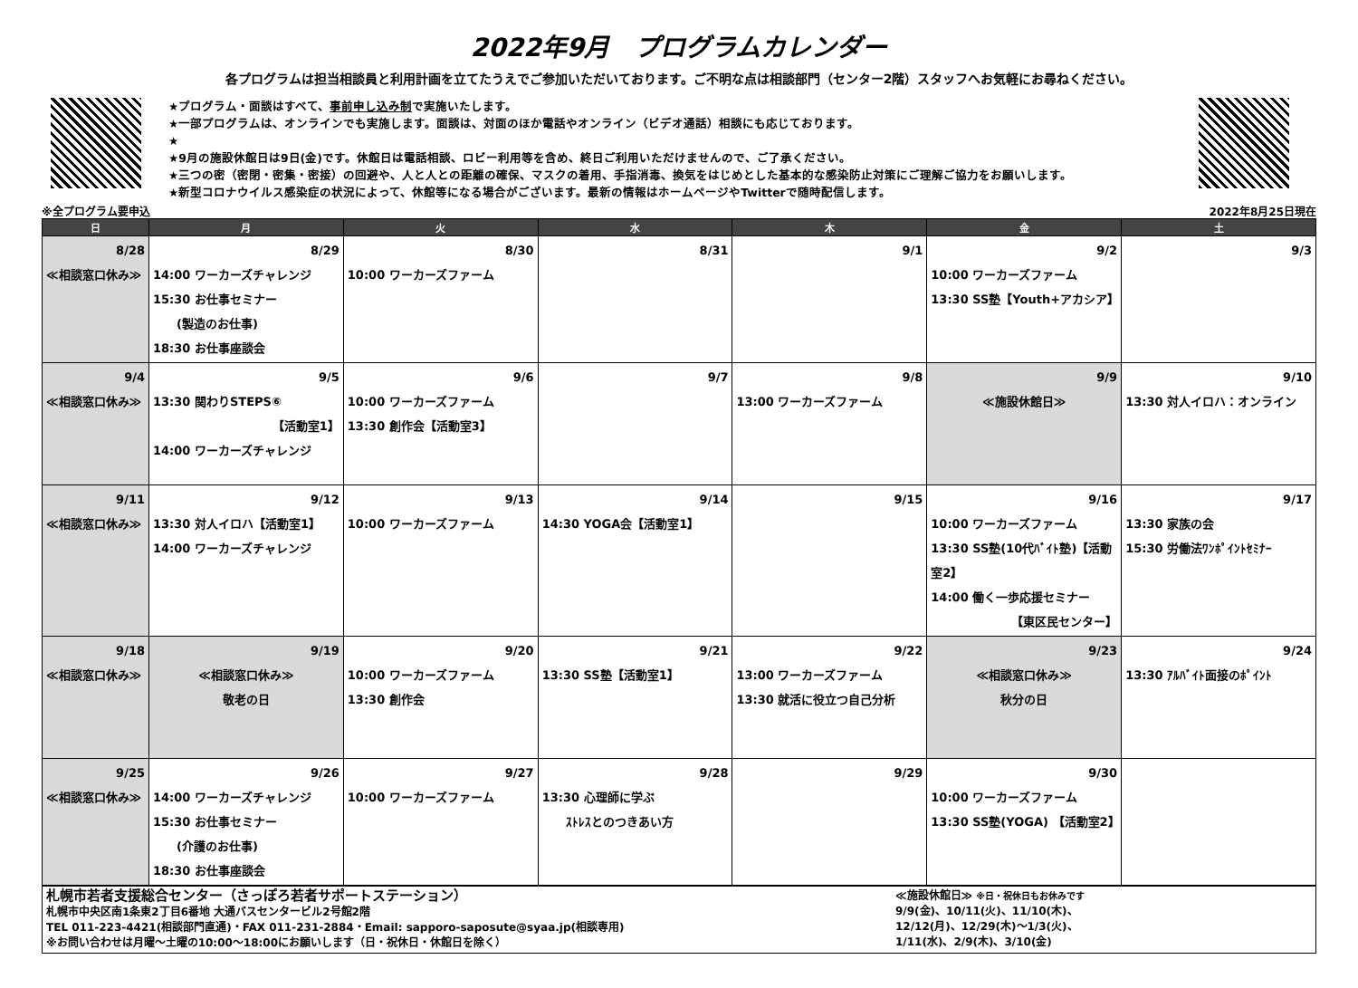2022年9月　プログラムカレンダー
各プログラムは担当相談員と利用計画を立てたうえでご参加いただいております。ご不明な点は相談部門（センター2階）スタッフへお気軽にお尋ねください。
★プログラム・面談はすべて、事前申し込み制で実施いたします。
★一部プログラムは、オンラインでも実施します。面談は、対面のほか電話やオンライン（ビデオ通話）相談にも応じております。
★
★9月の施設休館日は9日(金)です。休館日は電話相談、ロビー利用等を含め、終日ご利用いただけませんので、ご了承ください。
★三つの密（密閉・密集・密接）の回避や、人と人との距離の確保、マスクの着用、手指消毒、換気をはじめとした基本的な感染防止対策にご理解ご協力をお願いします。
★新型コロナウイルス感染症の状況によって、休館等になる場合がございます。最新の情報はホームページやTwitterで随時配信します。
※全プログラム要申込 2022年8月25日現在
| 日 | 月 | 火 | 水 | 木 | 金 | 土 |
| --- | --- | --- | --- | --- | --- | --- |
| 8/28 ≪相談窓口休み≫ | 8/29 14:00 ワーカーズチャレンジ 15:30 お仕事セミナー (製造のお仕事) 18:30 お仕事座談会 | 8/30 10:00 ワーカーズファーム | 8/31 | 9/1 | 9/2 10:00 ワーカーズファーム 13:30 SS塾【Youth+アカシア】 | 9/3 |
| 9/4 ≪相談窓口休み≫ | 9/5 13:30 関わりSTEPS⑥ 【活動室1】 14:00 ワーカーズチャレンジ | 9/6 10:00 ワーカーズファーム 13:30 創作会【活動室3】 | 9/7 | 9/8 13:00 ワーカーズファーム | 9/9 ≪施設休館日≫ | 9/10 13:30 対人イロハ：オンライン |
| 9/11 ≪相談窓口休み≫ | 9/12 13:30 対人イロハ【活動室1】 14:00 ワーカーズチャレンジ | 9/13 10:00 ワーカーズファーム | 9/14 14:30 YOGA会【活動室1】 | 9/15 | 9/16 10:00 ワーカーズファーム 13:30 SS塾(10代ﾊﾞｲﾄ塾)【活動室2】 14:00 働く一歩応援セミナー 【東区民センター】 | 9/17 13:30 家族の会 15:30 労働法ﾜﾝﾎﾟｲﾝﾄｾﾐﾅｰ |
| 9/18 ≪相談窓口休み≫ | 9/19 ≪相談窓口休み≫ 敬老の日 | 9/20 10:00 ワーカーズファーム 13:30 創作会 | 9/21 13:30 SS塾【活動室1】 | 9/22 13:00 ワーカーズファーム 13:30 就活に役立つ自己分析 | 9/23 ≪相談窓口休み≫ 秋分の日 | 9/24 13:30 ｱﾙﾊﾞｲﾄ面接のﾎﾟｲﾝﾄ |
| 9/25 ≪相談窓口休み≫ | 9/26 14:00 ワーカーズチャレンジ 15:30 お仕事セミナー (介護のお仕事) 18:30 お仕事座談会 | 9/27 10:00 ワーカーズファーム | 9/28 13:30 心理師に学ぶ ｽﾄﾚｽとのつきあい方 | 9/29 | 9/30 10:00 ワーカーズファーム 13:30 SS塾(YOGA) 【活動室2】 | |
札幌市若者支援総合センター（さっぽろ若者サポートステーション）
札幌市中央区南1条東2丁目6番地 大通バスセンタービル2号館2階
TEL 011-223-4421(相談部門直通)・FAX 011-231-2884・Email: sapporo-saposute@syaa.jp(相談専用)
※お問い合わせは月曜～土曜の10:00～18:00にお願いします（日・祝休日・休館日を除く）
≪施設休館日≫ ※日・祝休日もお休みです
9/9(金)、10/11(火)、11/10(木)、
12/12(月)、12/29(木)～1/3(火)、
1/11(水)、2/9(木)、3/10(金)